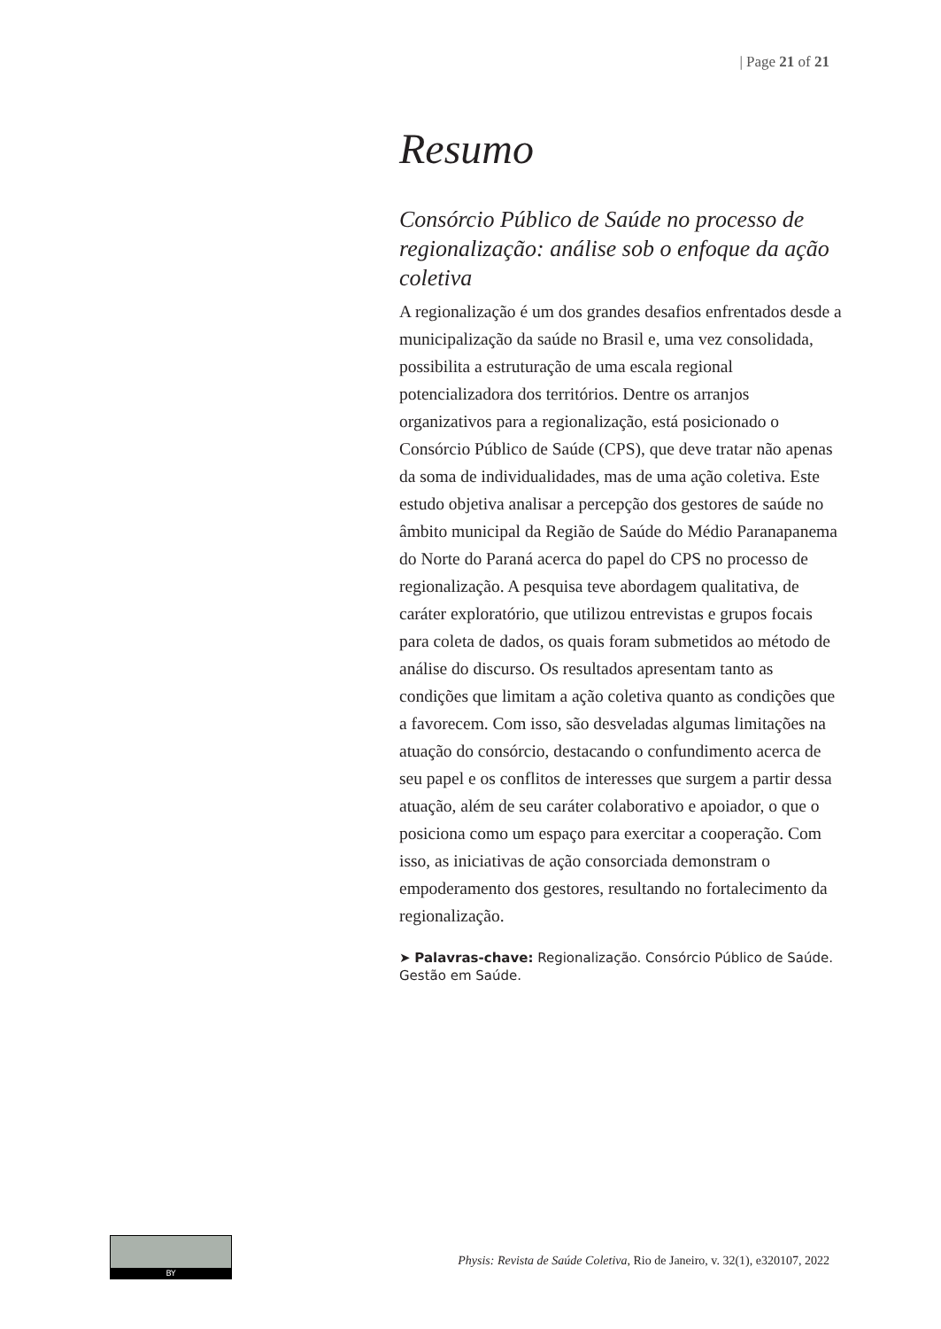| Page 21 of 21
Resumo
Consórcio Público de Saúde no processo de regionalização: análise sob o enfoque da ação coletiva
A regionalização é um dos grandes desafios enfrentados desde a municipalização da saúde no Brasil e, uma vez consolidada, possibilita a estruturação de uma escala regional potencializadora dos territórios. Dentre os arranjos organizativos para a regionalização, está posicionado o Consórcio Público de Saúde (CPS), que deve tratar não apenas da soma de individualidades, mas de uma ação coletiva. Este estudo objetiva analisar a percepção dos gestores de saúde no âmbito municipal da Região de Saúde do Médio Paranapanema do Norte do Paraná acerca do papel do CPS no processo de regionalização. A pesquisa teve abordagem qualitativa, de caráter exploratório, que utilizou entrevistas e grupos focais para coleta de dados, os quais foram submetidos ao método de análise do discurso. Os resultados apresentam tanto as condições que limitam a ação coletiva quanto as condições que a favorecem. Com isso, são desveladas algumas limitações na atuação do consórcio, destacando o confundimento acerca de seu papel e os conflitos de interesses que surgem a partir dessa atuação, além de seu caráter colaborativo e apoiador, o que o posiciona como um espaço para exercitar a cooperação. Com isso, as iniciativas de ação consorciada demonstram o empoderamento dos gestores, resultando no fortalecimento da regionalização.
➤ Palavras-chave: Regionalização. Consórcio Público de Saúde. Gestão em Saúde.
BY
Physis: Revista de Saúde Coletiva, Rio de Janeiro, v. 32(1), e320107, 2022